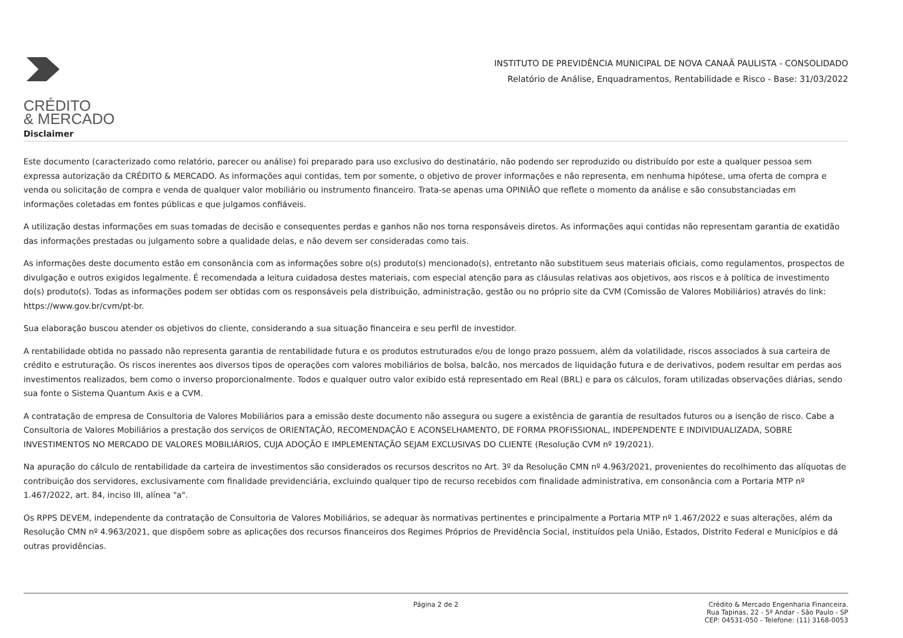CRÉDITO
& MERCADO
INSTITUTO DE PREVIDÊNCIA MUNICIPAL DE NOVA CANAÃ PAULISTA - CONSOLIDADO
Relatório de Análise, Enquadramentos, Rentabilidade e Risco - Base: 31/03/2022
Disclaimer
Este documento (caracterizado como relatório, parecer ou análise) foi preparado para uso exclusivo do destinatário, não podendo ser reproduzido ou distribuído por este a qualquer pessoa sem expressa autorização da CRÉDITO & MERCADO. As informações aqui contidas, tem por somente, o objetivo de prover informações e não representa, em nenhuma hipótese, uma oferta de compra e venda ou solicitação de compra e venda de qualquer valor mobiliário ou instrumento financeiro. Trata-se apenas uma OPINIÃO que reflete o momento da análise e são consubstanciadas em informações coletadas em fontes públicas e que julgamos confiáveis.
A utilização destas informações em suas tomadas de decisão e consequentes perdas e ganhos não nos torna responsáveis diretos. As informações aqui contidas não representam garantia de exatidão das informações prestadas ou julgamento sobre a qualidade delas, e não devem ser consideradas como tais.
As informações deste documento estão em consonância com as informações sobre o(s) produto(s) mencionado(s), entretanto não substituem seus materiais oficiais, como regulamentos, prospectos de divulgação e outros exigidos legalmente. É recomendada a leitura cuidadosa destes materiais, com especial atenção para as cláusulas relativas aos objetivos, aos riscos e à política de investimento do(s) produto(s). Todas as informações podem ser obtidas com os responsáveis pela distribuição, administração, gestão ou no próprio site da CVM (Comissão de Valores Mobiliários) através do link: https://www.gov.br/cvm/pt-br.
Sua elaboração buscou atender os objetivos do cliente, considerando a sua situação financeira e seu perfil de investidor.
A rentabilidade obtida no passado não representa garantia de rentabilidade futura e os produtos estruturados e/ou de longo prazo possuem, além da volatilidade, riscos associados à sua carteira de crédito e estruturação. Os riscos inerentes aos diversos tipos de operações com valores mobiliários de bolsa, balcão, nos mercados de liquidação futura e de derivativos, podem resultar em perdas aos investimentos realizados, bem como o inverso proporcionalmente. Todos e qualquer outro valor exibido está representado em Real (BRL) e para os cálculos, foram utilizadas observações diárias, sendo sua fonte o Sistema Quantum Axis e a CVM.
A contratação de empresa de Consultoria de Valores Mobiliários para a emissão deste documento não assegura ou sugere a existência de garantia de resultados futuros ou a isenção de risco. Cabe a Consultoria de Valores Mobiliários a prestação dos serviços de ORIENTAÇÃO, RECOMENDAÇÃO E ACONSELHAMENTO, DE FORMA PROFISSIONAL, INDEPENDENTE E INDIVIDUALIZADA, SOBRE INVESTIMENTOS NO MERCADO DE VALORES MOBILIÁRIOS, CUJA ADOÇÃO E IMPLEMENTAÇÃO SEJAM EXCLUSIVAS DO CLIENTE (Resolução CVM nº 19/2021).
Na apuração do cálculo de rentabilidade da carteira de investimentos são considerados os recursos descritos no Art. 3º da Resolução CMN nº 4.963/2021, provenientes do recolhimento das alíquotas de contribuição dos servidores, exclusivamente com finalidade previdenciária, excluindo qualquer tipo de recurso recebidos com finalidade administrativa, em consonância com a Portaria MTP nº 1.467/2022, art. 84, inciso III, alínea "a".
Os RPPS DEVEM, independente da contratação de Consultoria de Valores Mobiliários, se adequar às normativas pertinentes e principalmente a Portaria MTP nº 1.467/2022 e suas alterações, além da Resolução CMN nº 4.963/2021, que dispõem sobre as aplicações dos recursos financeiros dos Regimes Próprios de Previdência Social, instituídos pela União, Estados, Distrito Federal e Municípios e dá outras providências.
Página 2 de 2 Crédito & Mercado Engenharia Financeira.
Rua Tapinas, 22 - 5º Andar - São Paulo - SP
CEP: 04531-050 - Telefone: (11) 3168-0053